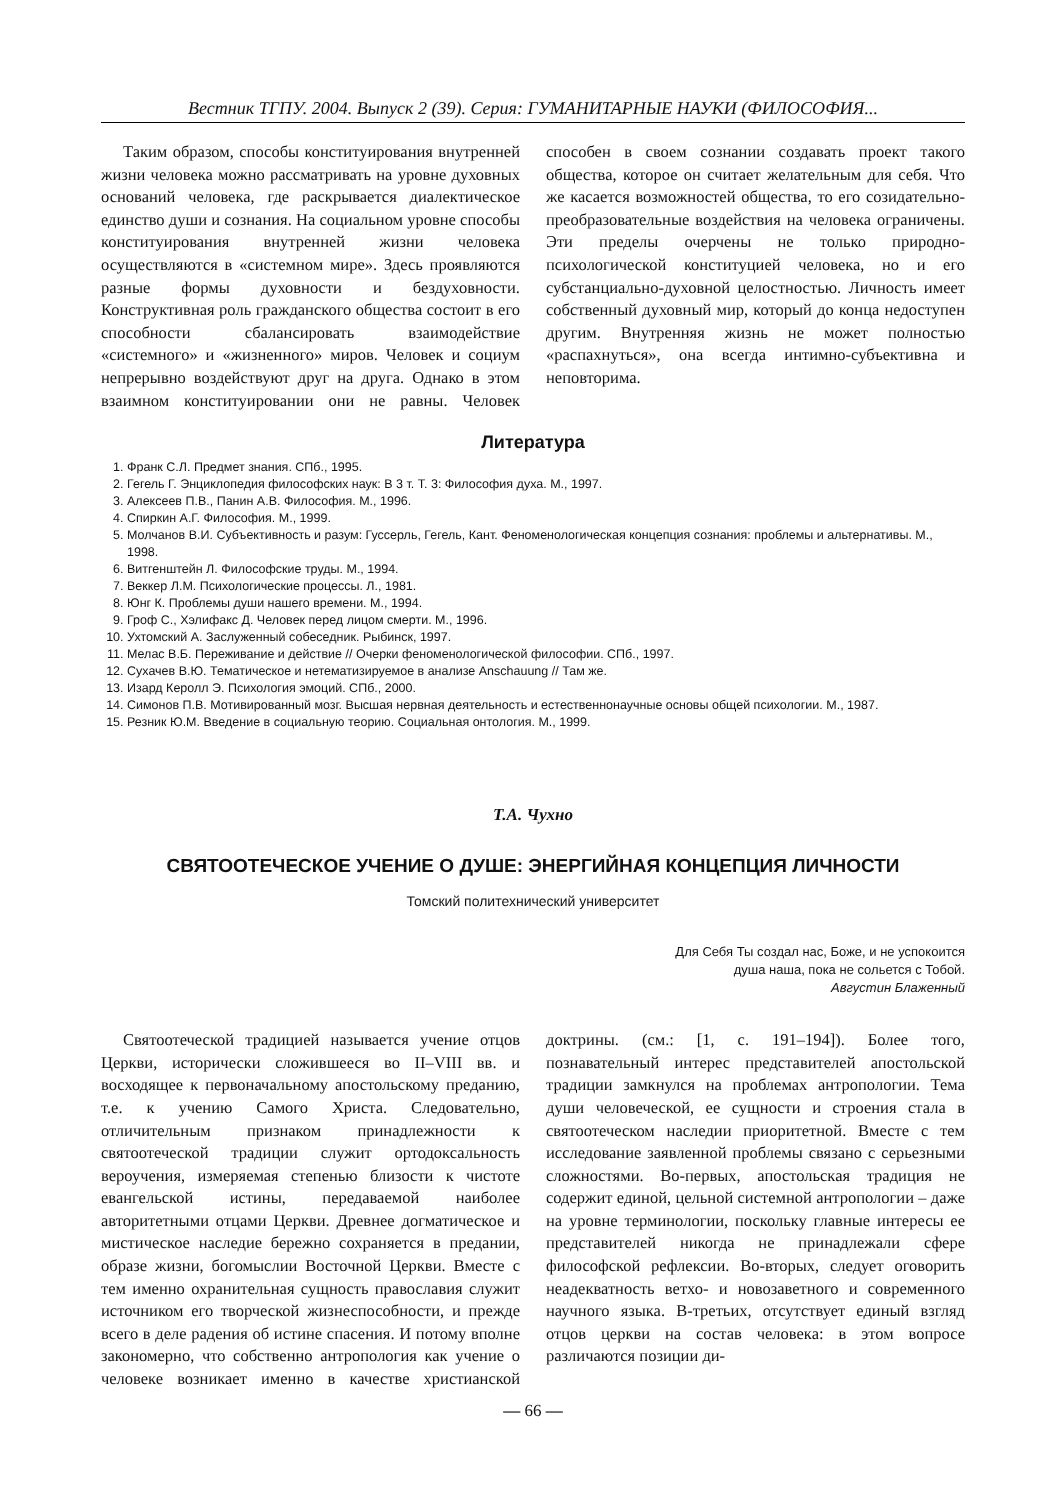Вестник ТГПУ. 2004. Выпуск 2 (39). Серия: ГУМАНИТАРНЫЕ НАУКИ (ФИЛОСОФИЯ...
Таким образом, способы конституирования внутренней жизни человека можно рассматривать на уровне духовных оснований человека, где раскрывается диалектическое единство души и сознания. На социальном уровне способы конституирования внутренней жизни человека осуществляются в «системном мире». Здесь проявляются разные формы духовности и бездуховности. Конструктивная роль гражданского общества состоит в его способности сбалансировать взаимодействие «системного» и «жизненного» миров. Человек и социум непрерывно воздействуют друг на друга. Однако в этом взаимном конституировании они не равны. Человек способен в своем сознании создавать проект такого общества, которое он считает желательным для себя. Что же касается возможностей общества, то его созидательно-преобразовательные воздействия на человека ограничены. Эти пределы очерчены не только природно-психологической конституцией человека, но и его субстанциально-духовной целостностью. Личность имеет собственный духовный мир, который до конца недоступен другим. Внутренняя жизнь не может полностью «распахнуться», она всегда интимно-субъективна и неповторима.
Литература
1. Франк С.Л. Предмет знания. СПб., 1995.
2. Гегель Г. Энциклопедия философских наук: В 3 т. Т. 3: Философия духа. М., 1997.
3. Алексеев П.В., Панин А.В. Философия. М., 1996.
4. Спиркин А.Г. Философия. М., 1999.
5. Молчанов В.И. Субъективность и разум: Гуссерль, Гегель, Кант. Феноменологическая концепция сознания: проблемы и альтернативы. М., 1998.
6. Витгенштейн Л. Философские труды. М., 1994.
7. Веккер Л.М. Психологические процессы. Л., 1981.
8. Юнг К. Проблемы души нашего времени. М., 1994.
9. Гроф С., Хэлифакс Д. Человек перед лицом смерти. М., 1996.
10. Ухтомский А. Заслуженный собеседник. Рыбинск, 1997.
11. Мелас В.Б. Переживание и действие // Очерки феноменологической философии. СПб., 1997.
12. Сухачев В.Ю. Тематическое и нетематизируемое в анализе Anschauung // Там же.
13. Изард Керолл Э. Психология эмоций. СПб., 2000.
14. Симонов П.В. Мотивированный мозг. Высшая нервная деятельность и естественнонаучные основы общей психологии. М., 1987.
15. Резник Ю.М. Введение в социальную теорию. Социальная онтология. М., 1999.
Т.А. Чухно
СВЯТООТЕЧЕСКОЕ УЧЕНИЕ О ДУШЕ: ЭНЕРГИЙНАЯ КОНЦЕПЦИЯ ЛИЧНОСТИ
Томский политехнический университет
Для Себя Ты создал нас, Боже, и не успокоится
душа наша, пока не сольется с Тобой.
Августин Блаженный
Святоотеческой традицией называется учение отцов Церкви, исторически сложившееся во II–VIII вв. и восходящее к первоначальному апостольскому преданию, т.е. к учению Самого Христа. Следовательно, отличительным признаком принадлежности к святоотеческой традиции служит ортодоксальность вероучения, измеряемая степенью близости к чистоте евангельской истины, передаваемой наиболее авторитетными отцами Церкви. Древнее догматическое и мистическое наследие бережно сохраняется в предании, образе жизни, богомыслии Восточной Церкви. Вместе с тем именно охранительная сущность православия служит источником его творческой жизнеспособности, и прежде всего в деле радения об истине спасения. И потому вполне закономерно, что собственно антропология как учение о человеке возникает именно в качестве христианской доктрины. (см.: [1, с. 191–194]). Более того, познавательный интерес представителей апостольской традиции замкнулся на проблемах антропологии. Тема души человеческой, ее сущности и строения стала в святоотеческом наследии приоритетной. Вместе с тем исследование заявленной проблемы связано с серьезными сложностями. Во-первых, апостольская традиция не содержит единой, цельной системной антропологии – даже на уровне терминологии, поскольку главные интересы ее представителей никогда не принадлежали сфере философской рефлексии. Во-вторых, следует оговорить неадекватность ветхо- и новозаветного и современного научного языка. В-третьих, отсутствует единый взгляд отцов церкви на состав человека: в этом вопросе различаются позиции ди-
— 66 —